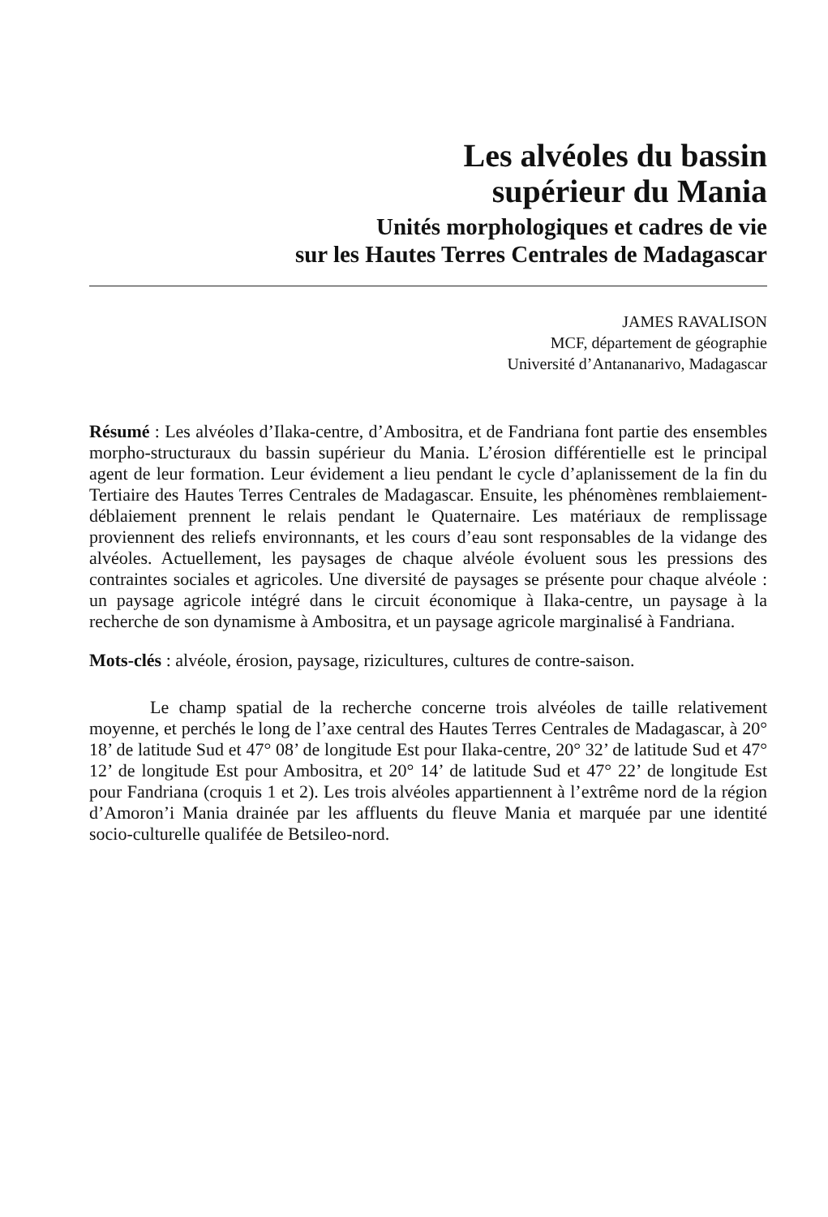Les alvéoles du bassin
supérieur du Mania
Unités morphologiques et cadres de vie
sur les Hautes Terres Centrales de Madagascar
JAMES RAVALISON
MCF, département de géographie
Université d’Antananarivo, Madagascar
Résumé : Les alvéoles d’Ilaka-centre, d’Ambositra, et de Fandriana font partie des ensembles morpho-structuraux du bassin supérieur du Mania. L’érosion différentielle est le principal agent de leur formation. Leur évidement a lieu pendant le cycle d’aplanissement de la fin du Tertiaire des Hautes Terres Centrales de Madagascar. Ensuite, les phénomènes remblaiement-déblaiement prennent le relais pendant le Quaternaire. Les matériaux de remplissage proviennent des reliefs environnants, et les cours d’eau sont responsables de la vidange des alvéoles. Actuellement, les paysages de chaque alvéole évoluent sous les pressions des contraintes sociales et agricoles. Une diversité de paysages se présente pour chaque alvéole : un paysage agricole intégré dans le circuit économique à Ilaka-centre, un paysage à la recherche de son dynamisme à Ambositra, et un paysage agricole marginalisé à Fandriana.
Mots-clés : alvéole, érosion, paysage, rizicultures, cultures de contre-saison.
Le champ spatial de la recherche concerne trois alvéoles de taille relativement moyenne, et perchés le long de l’axe central des Hautes Terres Centrales de Madagascar, à 20° 18’ de latitude Sud et 47° 08’ de longitude Est pour Ilaka-centre, 20° 32’ de latitude Sud et 47° 12’ de longitude Est pour Ambositra, et 20° 14’ de latitude Sud et 47° 22’ de longitude Est pour Fandriana (croquis 1 et 2). Les trois alvéoles appartiennent à l’extrême nord de la région d’Amoron’i Mania drainée par les affluents du fleuve Mania et marquée par une identité socio-culturelle qualifée de Betsileo-nord.